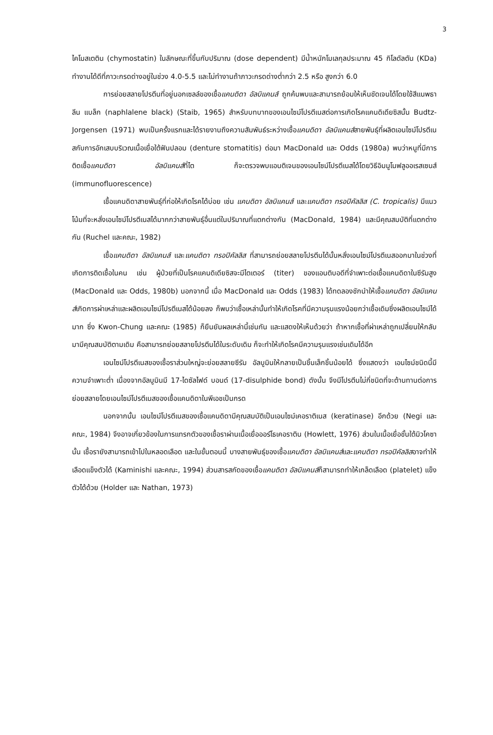3
ไคโมสเตติน (chymostatin) ในลักษณะที่ขึ้นกับปริมาณ (dose dependent) มีน้ำหนักโมเลกุลประมาณ 45 กิโลดัลตัน (KDa) ทำงานได้ดีที่ภาวะกรดด่างอยู่ในช่วง 4.0-5.5 และไม่ทำงานถ้าภาวะกรดด่างต่ำกว่า 2.5 หรือ สูงกว่า 6.0
การย่อยสลายโปรตีนที่อยู่นอกเซลล์ของเชื้อแคนดิดา อัลบิแคนส์ ถูกค้นพบและสามารถย้อมให้เห็นชัดเจนได้โดยใช้สีแนพธาลีน แบล็ก (naphlalene black) (Staib, 1965) สำหรับบทบาทของเอนไซม์โปรตีเนสต่อการเกิดโรคแคนดิเดียซิสนั้น Budtz-Jorgensen (1971) พบเป็นครั้งแรกและได้รายงานถึงความสัมพันธ์ระหว่างเชื้อแคนดิดา อัลบิแคนส์สายพันธุ์ที่ผลิตเอนไซม์โปรตีเนสกับการอักเสบบริเวณเนื้อเยื่อใต้ฟันปลอม (denture stomatitis) ต่อมา MacDonald และ Odds (1980a) พบว่าหนูที่มีการติดเชื้อแคนดิดา อัลบิแคนส์ที่ไต ก็จะตรวจพบแอนติเจนของเอนไซม์โปรตีเนสได้โดยวิธีอิมมูโนฟลูออเรสเซนส์ (immunofluorescence)
เชื้อแคนดิดาสายพันธุ์ที่ก่อให้เกิดโรคได้บ่อย เช่น แคนดิดา อัลบิแคนส์ และแคนดิดา ทรอปิคัลลิส (C. tropicalis) มีแนวโน้มที่จะหลั่งเอนไซม์โปรตีเนสได้มากกว่าสายพันธุ์อื่นแต่ในปริมาณที่แตกต่างกัน (MacDonald, 1984) และมีคุณสมบัติที่แตกต่างกัน (Ruchel และคณะ, 1982)
เชื้อแคนดิดา อัลบิแคนส์ และแคนดิดา ทรอปิคัลลิส ที่สามารถย่อยสลายโปรตีนได้นั้นหลั่งเอนไซม์โปรตีเนสออกมาในช่วงที่เกิดการติดเชื้อในคน เช่น ผู้ป่วยที่เป็นโรคแคนดิเดียซิสจะมีไตเตอร์ (titer) ของแอนติบอดีที่จำเพาะต่อเชื้อแคนดิดาในซีรัมสูง (MacDonald และ Odds, 1980b) นอกจากนี้ เมื่อ MacDonald และ Odds (1983) ได้ทดลองชักนำให้เชื้อแคนดิดา อัลบิแคนส์เกิดการผ่าเหล่าและผลิตเอนไซม์โปรตีเนสได้น้อยลง ก็พบว่าเชื้อเหล่านั้นทำให้เกิดโรคที่มีความรุนแรงน้อยกว่าเชื้อเดิมซึ่งผลิตเอนไซม์ได้มาก ซึ่ง Kwon-Chung และคณะ (1985) ก็ยืนยันผลเหล่านี้เช่นกัน และแสดงให้เห็นด้วยว่า ถ้าหากเชื้อที่ผ่าเหล่าถูกเปลี่ยนให้กลับมามีคุณสมบัติตามเดิม คือสามารถย่อยสลายโปรตีนได้ในระดับเดิม ก็จะทำให้เกิดโรคมีความรุนแรงเช่นเดิมได้อีก
เอนไซม์โปรตีเนสของเชื้อราส่วนใหญ่จะย่อยสลายซีรัม อัลบูมินให้กลายเป็นชิ้นเล็กชิ้นน้อยได้ ซึ่งแสดงว่า เอนไซม์ชนิดนี้มีความจำเพาะต่ำ เนื่องจากอัลบูมินมี 17-ไดซัลไฟด์ บอนด์ (17-disulphide bond) ดังนั้น จึงมีโปรตีนไม่กี่ชนิดที่จะต้านทานต่อการย่อยสลายโดยเอนไซม์โปรตีเนสของเชื้อแคนดิดาในพีเอชเป็นกรด
นอกจากนั้น เอนไซม์โปรตีเนสของเชื้อแคนดิดามีคุณสมบัติเป็นเอนไซม์เคอราติเนส (keratinase) อีกด้วย (Negi และคณะ, 1984) จึงอาจเกี่ยวข้องในการแทรกตัวของเชื้อราผ่านเนื้อเยื่อออร์โธเคอราติน (Howlett, 1976) ส่วนในเนื้อเยื่อชั้นใต้มิวโคซานั้น เชื้อรายังสามารถเข้าไปในหลอดเลือด และในขั้นตอนนี้ บางสายพันธุ์ของเชื้อแคนดิดา อัลบิแคนส์และแคนดิดา ทรอปิคัลลิสอาจทำให้เลือดแข็งตัวได้ (Kaminishi และคณะ, 1994) ส่วนสารสกัดของเชื้อแคนดิดา อัลบิแคนส์ก็สามารถทำให้เกล็ดเลือด (platelet) แข็งตัวได้ด้วย (Holder และ Nathan, 1973)